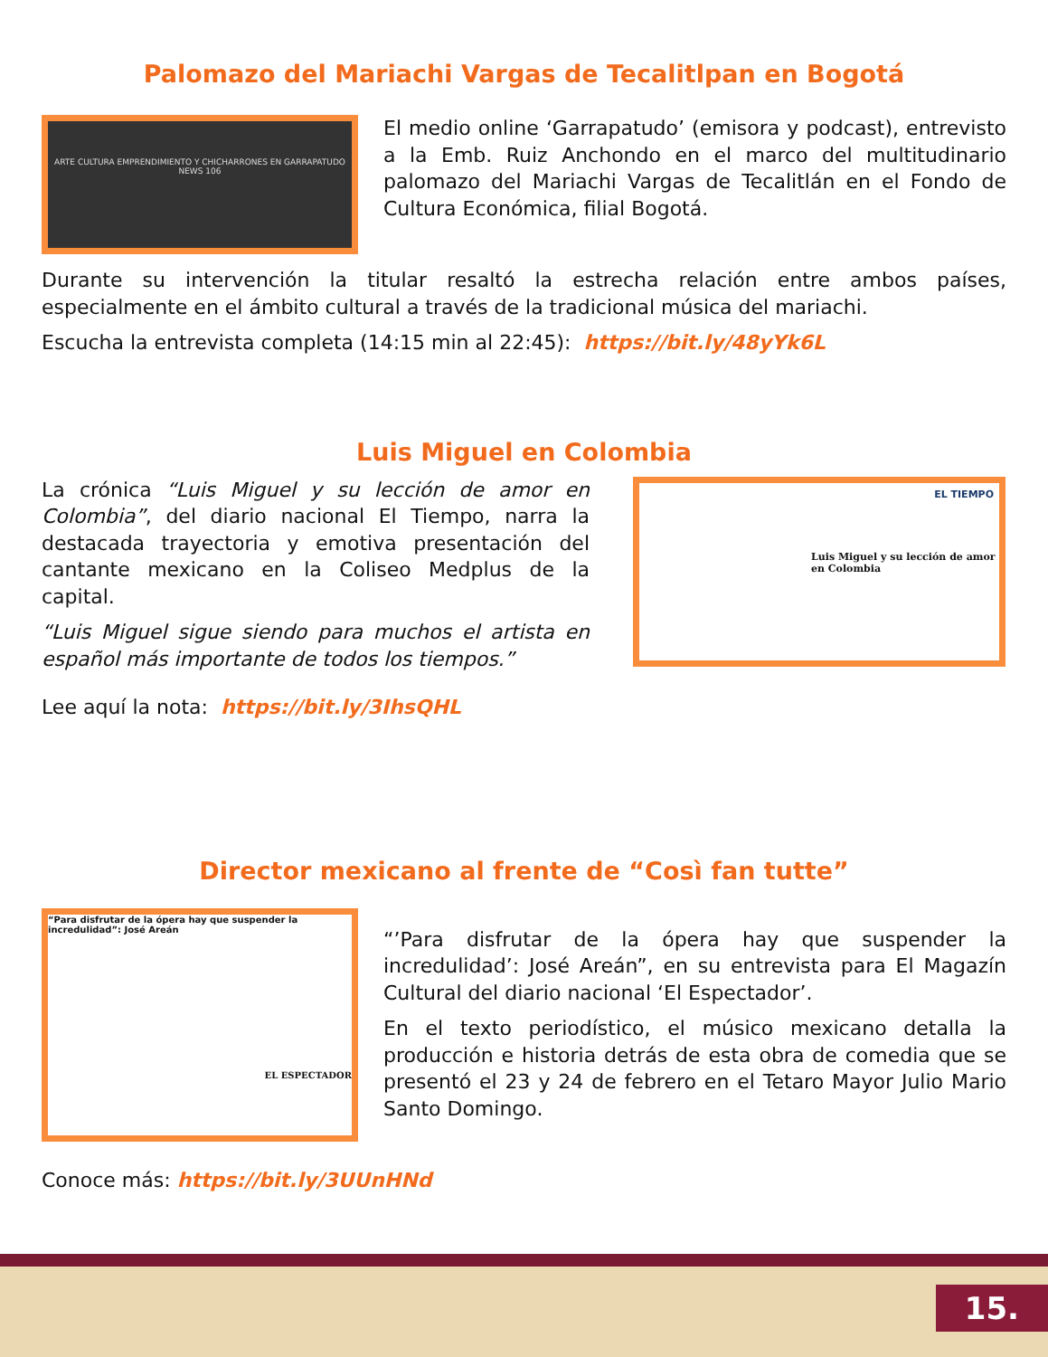Palomazo del Mariachi Vargas de Tecalitlpan en Bogotá
ARTE CULTURA EMPRENDIMIENTO Y CHICHARRONES EN GARRAPATUDO NEWS 106
El medio online ‘Garrapatudo’ (emisora y podcast), entrevisto a la Emb. Ruiz Anchondo en el marco del multitudinario palomazo del Mariachi Vargas de Tecalitlán en el Fondo de Cultura Económica, filial Bogotá.
Durante su intervención la titular resaltó la estrecha relación entre ambos países, especialmente en el ámbito cultural a través de la tradicional música del mariachi.
Escucha la entrevista completa (14:15 min al 22:45): https://bit.ly/48yYk6L
Luis Miguel en Colombia
La crónica “Luis Miguel y su lección de amor en Colombia”, del diario nacional El Tiempo, narra la destacada trayectoria y emotiva presentación del cantante mexicano en la Coliseo Medplus de la capital.
“Luis Miguel sigue siendo para muchos el artista en español más importante de todos los tiempos.”
Lee aquí la nota: https://bit.ly/3IhsQHL
EL TIEMPO
Luis Miguel y su lección de amor en Colombia
Director mexicano al frente de “Così fan tutte”
“Para disfrutar de la ópera hay que suspender la incredulidad”: José Areán
EL ESPECTADOR
“’Para disfrutar de la ópera hay que suspender la incredulidad’: José Areán”, en su entrevista para El Magazín Cultural del diario nacional ‘El Espectador’.
En el texto periodístico, el músico mexicano detalla la producción e historia detrás de esta obra de comedia que se presentó el 23 y 24 de febrero en el Tetaro Mayor Julio Mario Santo Domingo.
Conoce más: https://bit.ly/3UUnHNd
15.